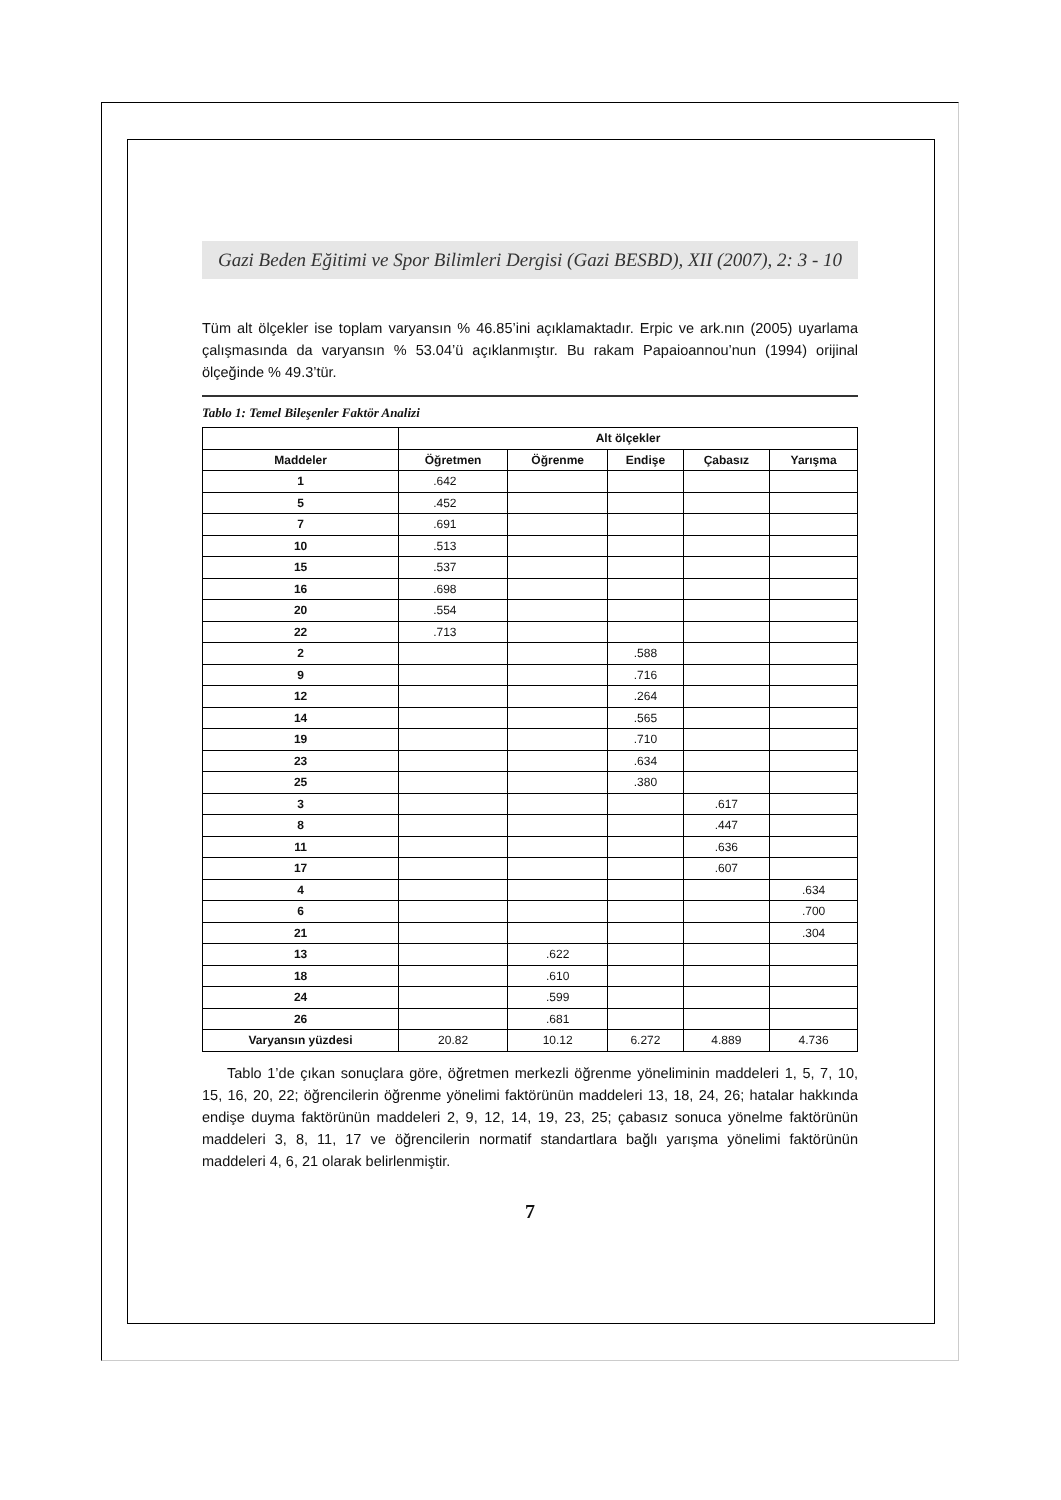Gazi Beden Eğitimi ve Spor Bilimleri Dergisi (Gazi BESBD), XII (2007), 2: 3 - 10
Tüm alt ölçekler ise toplam varyansın % 46.85’ini açıklamaktadır. Erpic ve ark.nın (2005) uyarlama çalışmasında da varyansın % 53.04’ü açıklanmıştır. Bu rakam Papaioannou’nun (1994) orijinal ölçeğinde % 49.3’tür.
Tablo 1: Temel Bileşenler Faktör Analizi
| | Alt ölçekler | | | | |
| --- | --- | --- | --- | --- | --- |
| Maddeler | Öğretmen | Öğrenme | Endişe | Çabasız | Yarışma |
| 1 | .642 | | | | |
| 5 | .452 | | | | |
| 7 | .691 | | | | |
| 10 | .513 | | | | |
| 15 | .537 | | | | |
| 16 | .698 | | | | |
| 20 | .554 | | | | |
| 22 | .713 | | | | |
| 2 | | | .588 | | |
| 9 | | | .716 | | |
| 12 | | | .264 | | |
| 14 | | | .565 | | |
| 19 | | | .710 | | |
| 23 | | | .634 | | |
| 25 | | | .380 | | |
| 3 | | | | .617 | |
| 8 | | | | .447 | |
| 11 | | | | .636 | |
| 17 | | | | .607 | |
| 4 | | | | | .634 |
| 6 | | | | | .700 |
| 21 | | | | | .304 |
| 13 | | .622 | | | |
| 18 | | .610 | | | |
| 24 | | .599 | | | |
| 26 | | .681 | | | |
| Varyansın yüzdesi | 20.82 | 10.12 | 6.272 | 4.889 | 4.736 |
Tablo 1’de çıkan sonuçlara göre, öğretmen merkezli öğrenme yöneliminin maddeleri 1, 5, 7, 10, 15, 16, 20, 22; öğrencilerin öğrenme yönelimi faktörünün maddeleri 13, 18, 24, 26; hatalar hakkında endişe duyma faktörünün maddeleri 2, 9, 12, 14, 19, 23, 25; çabasız sonuca yönelme faktörünün maddeleri 3, 8, 11, 17 ve öğrencilerin normatif standartlara bağlı yarışma yönelimi faktörünün maddeleri 4, 6, 21 olarak belirlenmiştir.
7